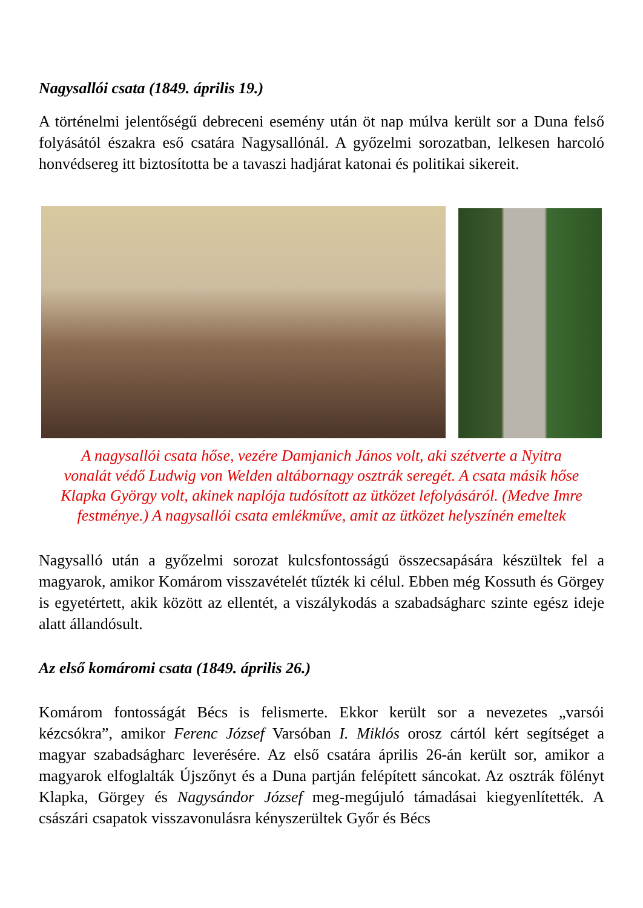Nagysallói csata (1849. április 19.)
A történelmi jelentőségű debreceni esemény után öt nap múlva került sor a Duna felső folyásától északra eső csatára Nagysallónál. A győzelmi sorozatban, lelkesen harcoló honvédsereg itt biztosította be a tavaszi hadjárat katonai és politikai sikereit.
A nagysallói csata hőse, vezére Damjanich János volt, aki szétverte a Nyitra vonalát védő Ludwig von Welden altábornagy osztrák seregét. A csata másik hőse Klapka György volt, akinek naplója tudósított az ütközet lefolyásáról. (Medve Imre festménye.) A nagysallói csata emlékműve, amit az ütközet helyszínén emeltek
Nagysalló után a győzelmi sorozat kulcsfontosságú összecsapására készültek fel a magyarok, amikor Komárom visszavételét tűzték ki célul. Ebben még Kossuth és Görgey is egyetértett, akik között az ellentét, a viszálykodás a szabadságharc szinte egész ideje alatt állandósult.
Az első komáromi csata (1849. április 26.)
Komárom fontosságát Bécs is felismerte. Ekkor került sor a nevezetes „varsói kézcsókra”, amikor Ferenc József Varsóban I. Miklós orosz cártól kért segítséget a magyar szabadságharc leverésére. Az első csatára április 26-án került sor, amikor a magyarok elfoglalták Újszőnyt és a Duna partján felépített sáncokat. Az osztrák fölényt Klapka, Görgey és Nagysándor József meg-megújuló támadásai kiegyenlítették. A császári csapatok visszavonulásra kényszerültek Győr és Bécs